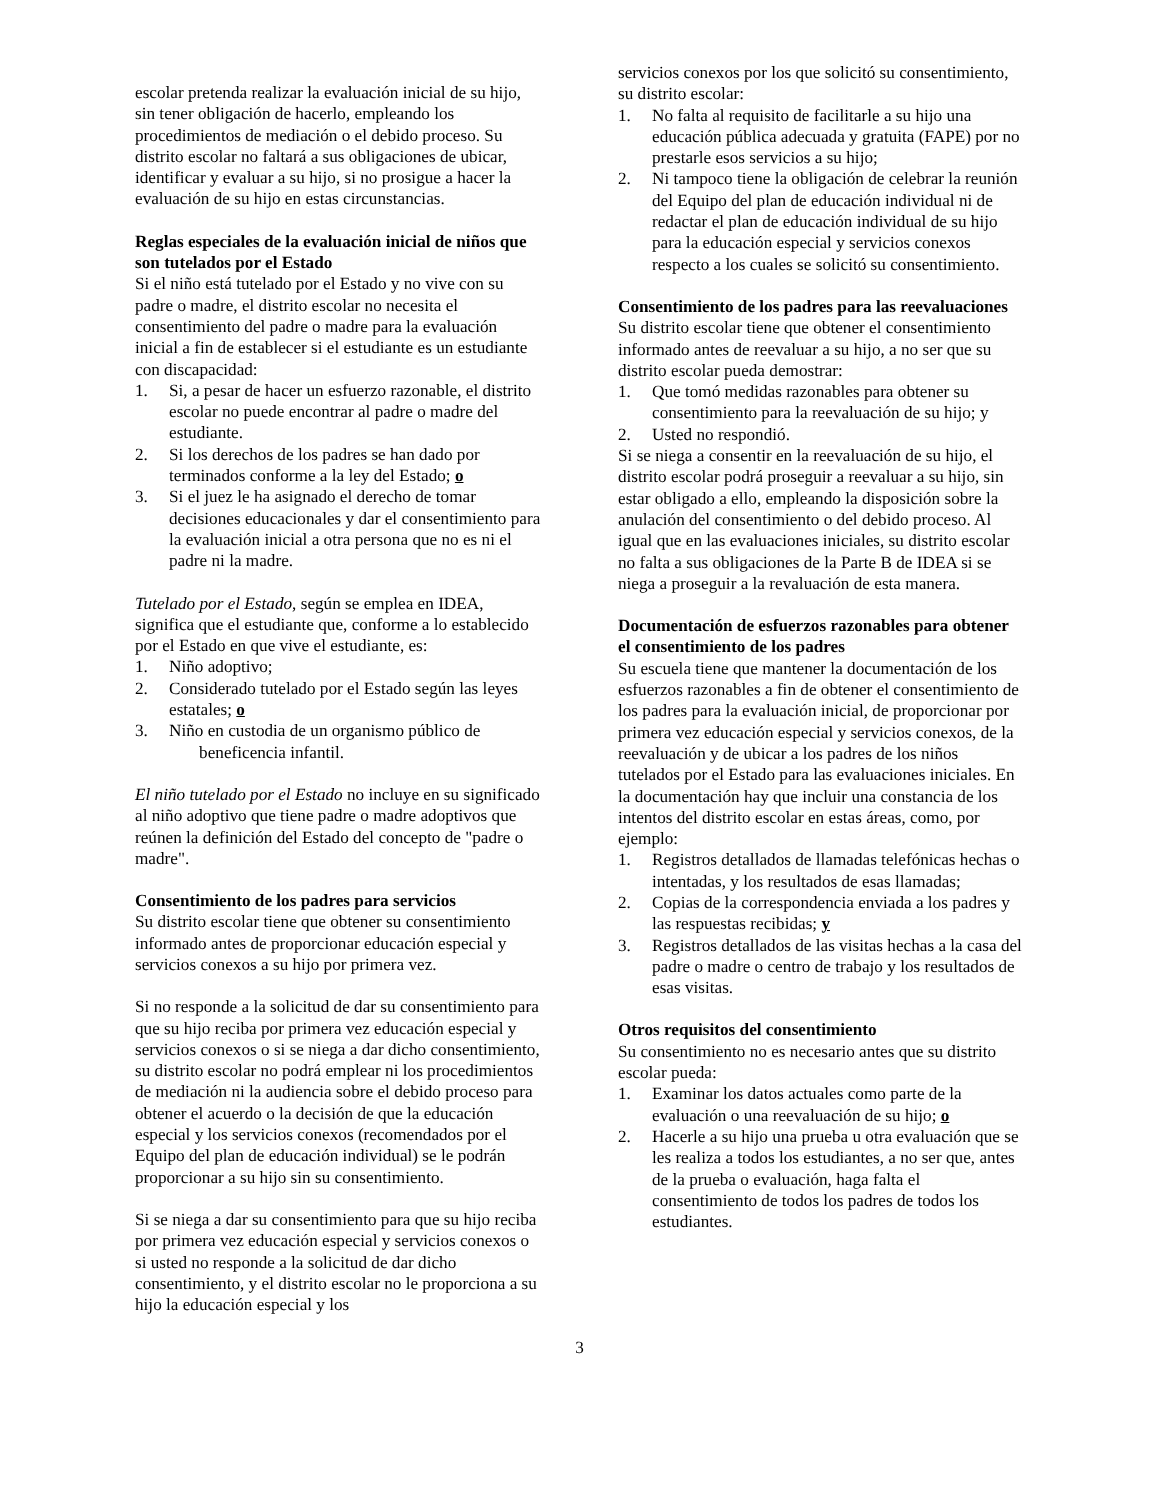escolar pretenda realizar la evaluación inicial de su hijo, sin tener obligación de hacerlo, empleando los procedimientos de mediación o el debido proceso. Su distrito escolar no faltará a sus obligaciones de ubicar, identificar y evaluar a su hijo, si no prosigue a hacer la evaluación de su hijo en estas circunstancias.
Reglas especiales de la evaluación inicial de niños que son tutelados por el Estado
Si el niño está tutelado por el Estado y no vive con su padre o madre, el distrito escolar no necesita el consentimiento del padre o madre para la evaluación inicial a fin de establecer si el estudiante es un estudiante con discapacidad:
1. Si, a pesar de hacer un esfuerzo razonable, el distrito escolar no puede encontrar al padre o madre del estudiante.
2. Si los derechos de los padres se han dado por terminados conforme a la ley del Estado; o
3. Si el juez le ha asignado el derecho de tomar decisiones educacionales y dar el consentimiento para la evaluación inicial a otra persona que no es ni el padre ni la madre.
Tutelado por el Estado, según se emplea en IDEA, significa que el estudiante que, conforme a lo establecido por el Estado en que vive el estudiante, es:
1. Niño adoptivo;
2. Considerado tutelado por el Estado según las leyes estatales; o
3. Niño en custodia de un organismo público de beneficencia infantil.
El niño tutelado por el Estado no incluye en su significado al niño adoptivo que tiene padre o madre adoptivos que reúnen la definición del Estado del concepto de "padre o madre".
Consentimiento de los padres para servicios
Su distrito escolar tiene que obtener su consentimiento informado antes de proporcionar educación especial y servicios conexos a su hijo por primera vez.
Si no responde a la solicitud de dar su consentimiento para que su hijo reciba por primera vez educación especial y servicios conexos o si se niega a dar dicho consentimiento, su distrito escolar no podrá emplear ni los procedimientos de mediación ni la audiencia sobre el debido proceso para obtener el acuerdo o la decisión de que la educación especial y los servicios conexos (recomendados por el Equipo del plan de educación individual) se le podrán proporcionar a su hijo sin su consentimiento.
Si se niega a dar su consentimiento para que su hijo reciba por primera vez educación especial y servicios conexos o si usted no responde a la solicitud de dar dicho consentimiento, y el distrito escolar no le proporciona a su hijo la educación especial y los
servicios conexos por los que solicitó su consentimiento, su distrito escolar:
1. No falta al requisito de facilitarle a su hijo una educación pública adecuada y gratuita (FAPE) por no prestarle esos servicios a su hijo;
2. Ni tampoco tiene la obligación de celebrar la reunión del Equipo del plan de educación individual ni de redactar el plan de educación individual de su hijo para la educación especial y servicios conexos respecto a los cuales se solicitó su consentimiento.
Consentimiento de los padres para las reevaluaciones
Su distrito escolar tiene que obtener el consentimiento informado antes de reevaluar a su hijo, a no ser que su distrito escolar pueda demostrar:
1. Que tomó medidas razonables para obtener su consentimiento para la reevaluación de su hijo; y
2. Usted no respondió.
Si se niega a consentir en la reevaluación de su hijo, el distrito escolar podrá proseguir a reevaluar a su hijo, sin estar obligado a ello, empleando la disposición sobre la anulación del consentimiento o del debido proceso. Al igual que en las evaluaciones iniciales, su distrito escolar no falta a sus obligaciones de la Parte B de IDEA si se niega a proseguir a la revaluación de esta manera.
Documentación de esfuerzos razonables para obtener el consentimiento de los padres
Su escuela tiene que mantener la documentación de los esfuerzos razonables a fin de obtener el consentimiento de los padres para la evaluación inicial, de proporcionar por primera vez educación especial y servicios conexos, de la reevaluación y de ubicar a los padres de los niños tutelados por el Estado para las evaluaciones iniciales. En la documentación hay que incluir una constancia de los intentos del distrito escolar en estas áreas, como, por ejemplo:
1. Registros detallados de llamadas telefónicas hechas o intentadas, y los resultados de esas llamadas;
2. Copias de la correspondencia enviada a los padres y las respuestas recibidas; y
3. Registros detallados de las visitas hechas a la casa del padre o madre o centro de trabajo y los resultados de esas visitas.
Otros requisitos del consentimiento
Su consentimiento no es necesario antes que su distrito escolar pueda:
1. Examinar los datos actuales como parte de la evaluación o una reevaluación de su hijo; o
2. Hacerle a su hijo una prueba u otra evaluación que se les realiza a todos los estudiantes, a no ser que, antes de la prueba o evaluación, haga falta el consentimiento de todos los padres de todos los estudiantes.
3